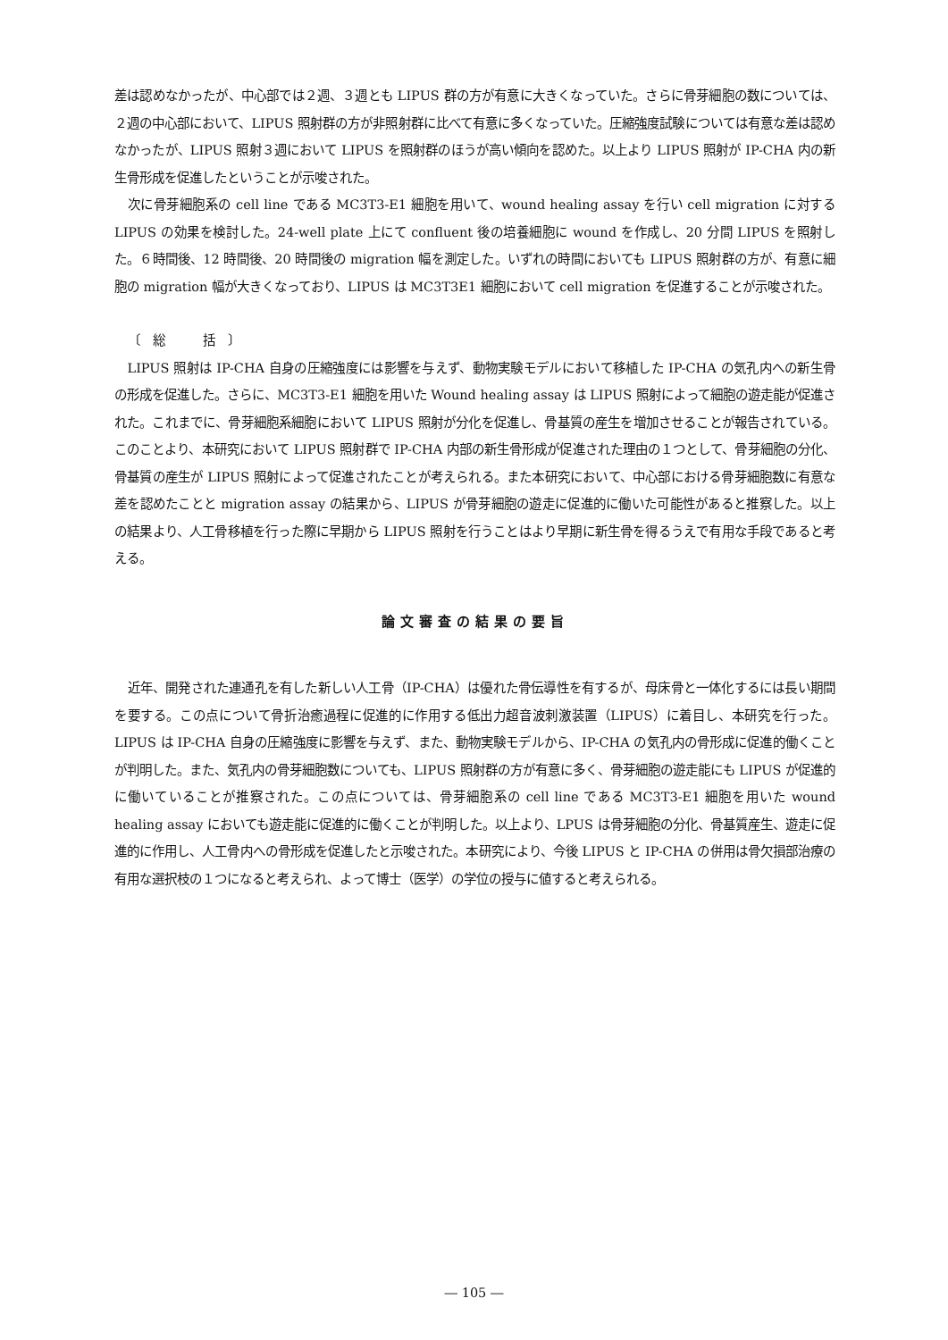差は認めなかったが、中心部では２週、３週とも LIPUS 群の方が有意に大きくなっていた。さらに骨芽細胞の数については、２週の中心部において、LIPUS 照射群の方が非照射群に比べて有意に多くなっていた。圧縮強度試験については有意な差は認めなかったが、LIPUS 照射３週において LIPUS を照射群のほうが高い傾向を認めた。以上より LIPUS 照射が IP-CHA 内の新生骨形成を促進したということが示唆された。
次に骨芽細胞系の cell line である MC3T3-E1 細胞を用いて、wound healing assay を行い cell migration に対する LIPUS の効果を検討した。24-well plate 上にて confluent 後の培養細胞に wound を作成し、20 分間 LIPUS を照射した。６時間後、12 時間後、20 時間後の migration 幅を測定した。いずれの時間においても LIPUS 照射群の方が、有意に細胞の migration 幅が大きくなっており、LIPUS は MC3T3E1 細胞において cell migration を促進することが示唆された。
〔　総　　　括　〕
LIPUS 照射は IP-CHA 自身の圧縮強度には影響を与えず、動物実験モデルにおいて移植した IP-CHA の気孔内への新生骨の形成を促進した。さらに、MC3T3-E1 細胞を用いた Wound healing assay は LIPUS 照射によって細胞の遊走能が促進された。これまでに、骨芽細胞系細胞において LIPUS 照射が分化を促進し、骨基質の産生を増加させることが報告されている。このことより、本研究において LIPUS 照射群で IP-CHA 内部の新生骨形成が促進された理由の１つとして、骨芽細胞の分化、骨基質の産生が LIPUS 照射によって促進されたことが考えられる。また本研究において、中心部における骨芽細胞数に有意な差を認めたことと migration assay の結果から、LIPUS が骨芽細胞の遊走に促進的に働いた可能性があると推察した。以上の結果より、人工骨移植を行った際に早期から LIPUS 照射を行うことはより早期に新生骨を得るうえで有用な手段であると考える。
論文審査の結果の要旨
近年、開発された連通孔を有した新しい人工骨（IP-CHA）は優れた骨伝導性を有するが、母床骨と一体化するには長い期間を要する。この点について骨折治癒過程に促進的に作用する低出力超音波刺激装置（LIPUS）に着目し、本研究を行った。LIPUS は IP-CHA 自身の圧縮強度に影響を与えず、また、動物実験モデルから、IP-CHA の気孔内の骨形成に促進的働くことが判明した。また、気孔内の骨芽細胞数についても、LIPUS 照射群の方が有意に多く、骨芽細胞の遊走能にも LIPUS が促進的に働いていることが推察された。この点については、骨芽細胞系の cell line である MC3T3-E1 細胞を用いた wound healing assay においても遊走能に促進的に働くことが判明した。以上より、LPUS は骨芽細胞の分化、骨基質産生、遊走に促進的に作用し、人工骨内への骨形成を促進したと示唆された。本研究により、今後 LIPUS と IP-CHA の併用は骨欠損部治療の有用な選択枝の１つになると考えられ、よって博士（医学）の学位の授与に値すると考えられる。
― 105 ―